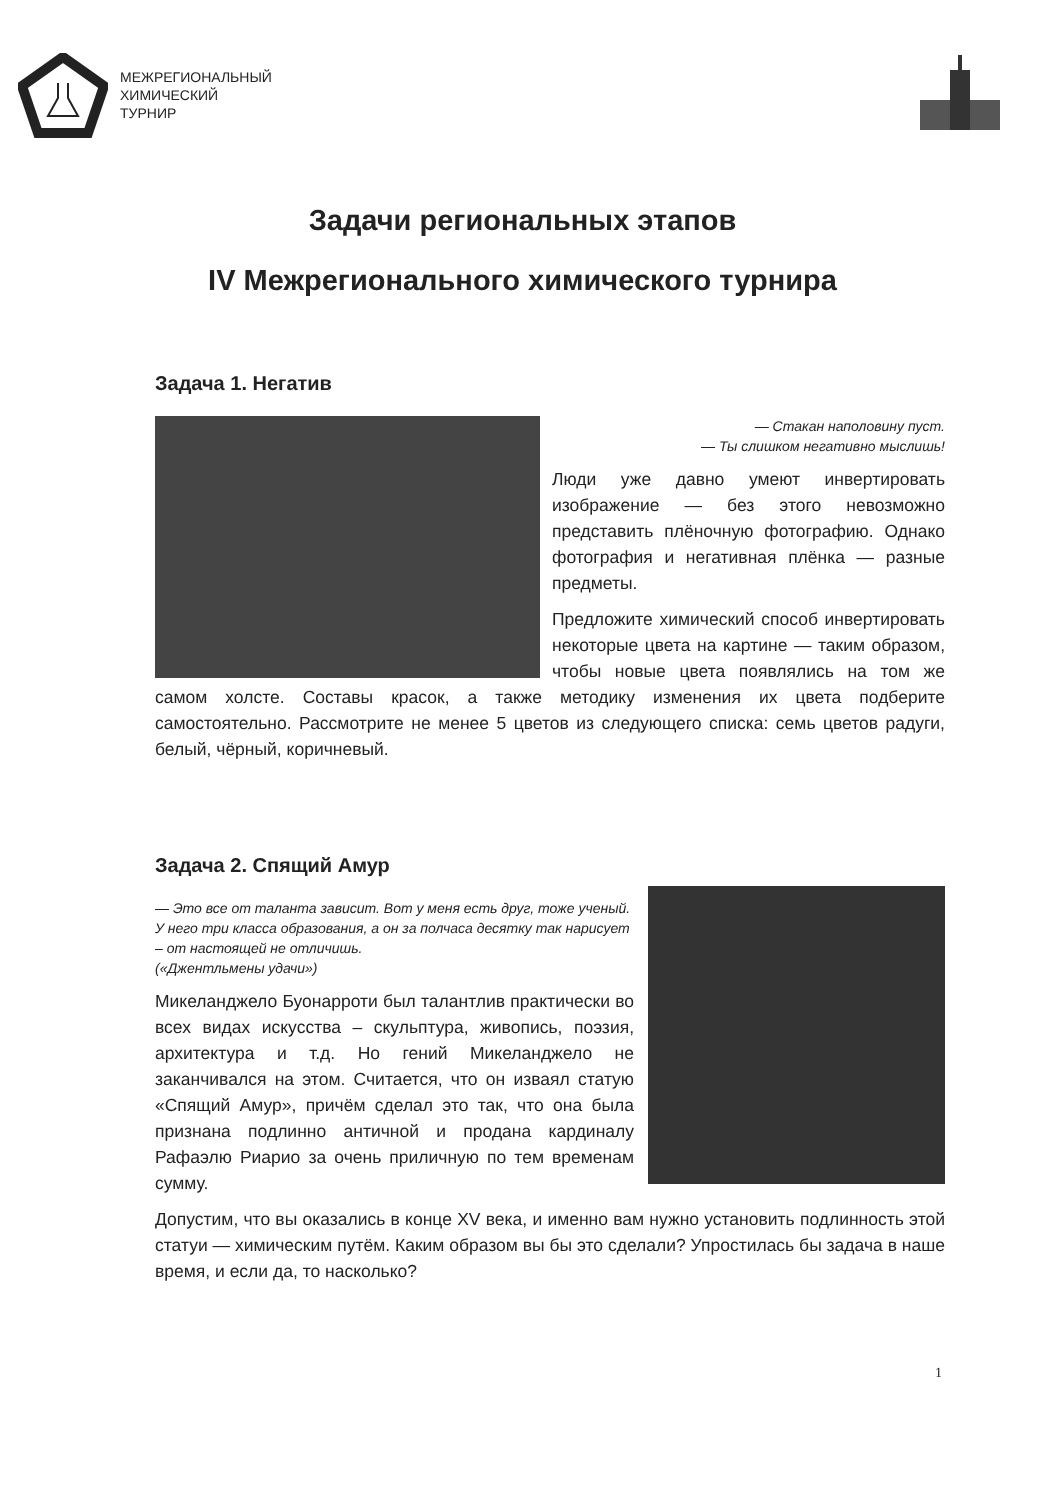МЕЖРЕГИОНАЛЬНЫЙ
ХИМИЧЕСКИЙ
ТУРНИР
Задачи региональных этапов
IV Межрегионального химического турнира
Задача 1. Негатив
— Стакан наполовину пуст.
— Ты слишком негативно мыслишь!
Люди уже давно умеют инвертировать изображение — без этого невозможно представить плёночную фотографию. Однако фотография и негативная плёнка — разные предметы.
Предложите химический способ инвертировать некоторые цвета на картине — таким образом, чтобы новые цвета появлялись на том же самом холсте. Составы красок, а также методику изменения их цвета подберите самостоятельно. Рассмотрите не менее 5 цветов из следующего списка: семь цветов радуги, белый, чёрный, коричневый.
Задача 2. Спящий Амур
— Это все от таланта зависит. Вот у меня есть друг, тоже ученый. У него три класса образования, а он за полчаса десятку так нарисует – от настоящей не отличишь.
(«Джентльмены удачи»)
Микеланджело Буонарроти был талантлив практически во всех видах искусства – скульптура, живопись, поэзия, архитектура и т.д. Но гений Микеланджело не заканчивался на этом. Считается, что он изваял статую «Спящий Амур», причём сделал это так, что она была признана подлинно античной и продана кардиналу Рафаэлю Риарио за очень приличную по тем временам сумму.
Допустим, что вы оказались в конце XV века, и именно вам нужно установить подлинность этой статуи — химическим путём. Каким образом вы бы это сделали? Упростилась бы задача в наше время, и если да, то насколько?
1